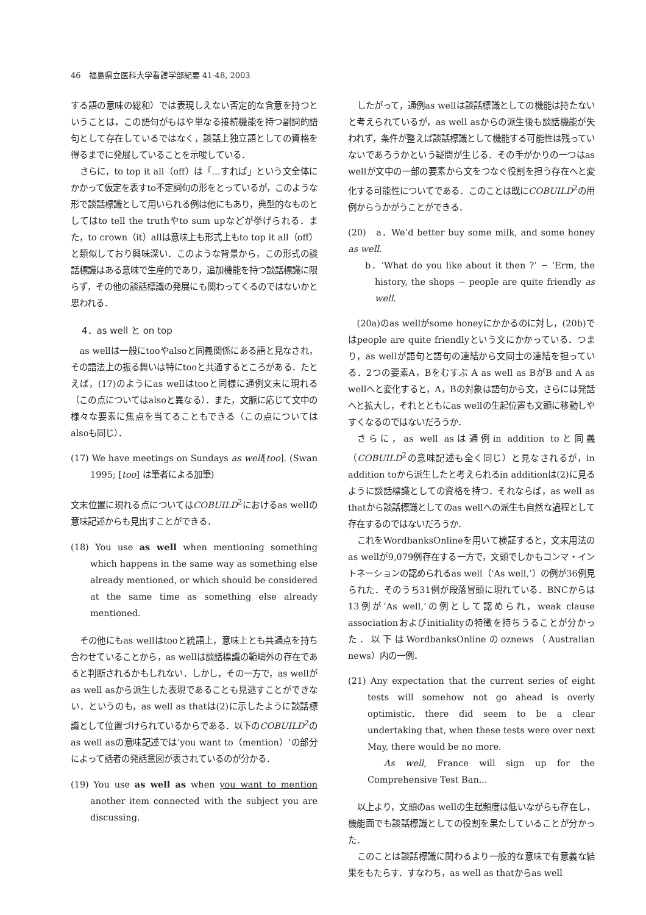46　福島県立医科大学看護学部紀要 41-48, 2003
する語の意味の総和）では表現しえない否定的な含意を持つということは，この語句がもはや単なる接続機能を持つ副詞的語句として存在しているではなく，談話上独立語としての資格を得るまでに発展していることを示唆している．
さらに，to top it all（off）は「…すれば」という文全体にかかって仮定を表すto不定詞句の形をとっているが，このような形で談話標識として用いられる例は他にもあり，典型的なものとしてはto tell the truthやto sum upなどが挙げられる．また，to crown（it）allは意味上も形式上もto top it all（off）と類似しており興味深い．このような背景から，この形式の談話標識はある意味で生産的であり，追加機能を持つ談話標識に限らず，その他の談話標識の発展にも関わってくるのではないかと思われる．
4．as well と on top
as wellは一般にtooやalsoと同義関係にある語と見なされ，その語法上の振る舞いは特にtooと共通するところがある．たとえば，(17)のようにas wellはtooと同様に通例文末に現れる（この点についてはalsoと異なる）．また，文脈に応じて文中の様々な要素に焦点を当てることもできる（この点についてはalsoも同じ）．
(17) We have meetings on Sundays as well[too]. (Swan 1995; [too] は筆者による加筆)
文末位置に現れる点についてはCOBUILD<sup>2</sup>におけるas wellの意味記述からも見出すことができる．
(18) You use as well when mentioning something which happens in the same way as something else already mentioned, or which should be considered at the same time as something else already mentioned.
その他にもas wellはtooと統語上，意味上とも共通点を持ち合わせていることから，as wellは談話標識の範疇外の存在であると判断されるかもしれない．しかし，その一方で，as wellがas well asから派生した表現であることも見逃すことができない．というのも，as well as thatは(2)に示したように談話標識として位置づけられているからである．以下のCOBUILD<sup>2</sup>のas well asの意味記述では‘you want to（mention）’の部分によって話者の発話意図が表されているのが分かる．
(19) You use as well as when you want to mention another item connected with the subject you are discussing.
したがって，通例as wellは談話標識としての機能は持たないと考えられているが，as well asからの派生後も談話機能が失われず，条件が整えば談話標識として機能する可能性は残っていないであろうかという疑問が生じる．その手がかりの一つはas wellが文中の一部の要素から文をつなぐ役割を担う存在へと変化する可能性についてである．このことは既にCOBUILD<sup>2</sup>の用例からうかがうことができる．
(20)　a．We’d better buy some milk, and some honey as well.
b．‘What do you like about it then ?’ − ‘Erm, the history, the shops − people are quite friendly as well.
(20a)のas wellがsome honeyにかかるのに対し，(20b)ではpeople are quite friendlyという文にかかっている．つまり，as wellが語句と語句の連結から文同士の連結を担っている．2つの要素A，Bをむすぶ A as well as BがB and A as wellへと変化すると，A，Bの対象は語句から文，さらには発話へと拡大し，それとともにas wellの生起位置も文頭に移動しやすくなるのではないだろうか．
さらに，as well asは通例in addition toと同義（COBUILD<sup>2</sup>の意味記述も全く同じ）と見なされるが，in addition toから派生したと考えられるin additionは(2)に見るように談話標識としての資格を持つ．それならば，as well as thatから談話標識としてのas wellへの派生も自然な過程として存在するのではないだろうか．
これをWordbanksOnlineを用いて検証すると，文末用法のas wellが9,079例存在する一方で，文頭でしかもコンマ・イントネーションの認められるas well（‘As well,’）の例が36例見られた．そのうち31例が段落冒頭に現れている．BNCからは13例が‘As well,’の例として認められ，weak clause associationおよびinitialityの特徴を持ちうることが分かった．以下はWordbanksOnlineのoznews（Australian news）内の一例．
(21) Any expectation that the current series of eight tests will somehow not go ahead is overly optimistic, there did seem to be a clear undertaking that, when these tests were over next May, there would be no more.
　As well, France will sign up for the Comprehensive Test Ban...
以上より，文頭のas wellの生起頻度は低いながらも存在し，機能面でも談話標識としての役割を果たしていることが分かった．
このことは談話標識に関わるより一般的な意味で有意義な結果をもたらす．すなわち，as well as thatからas well